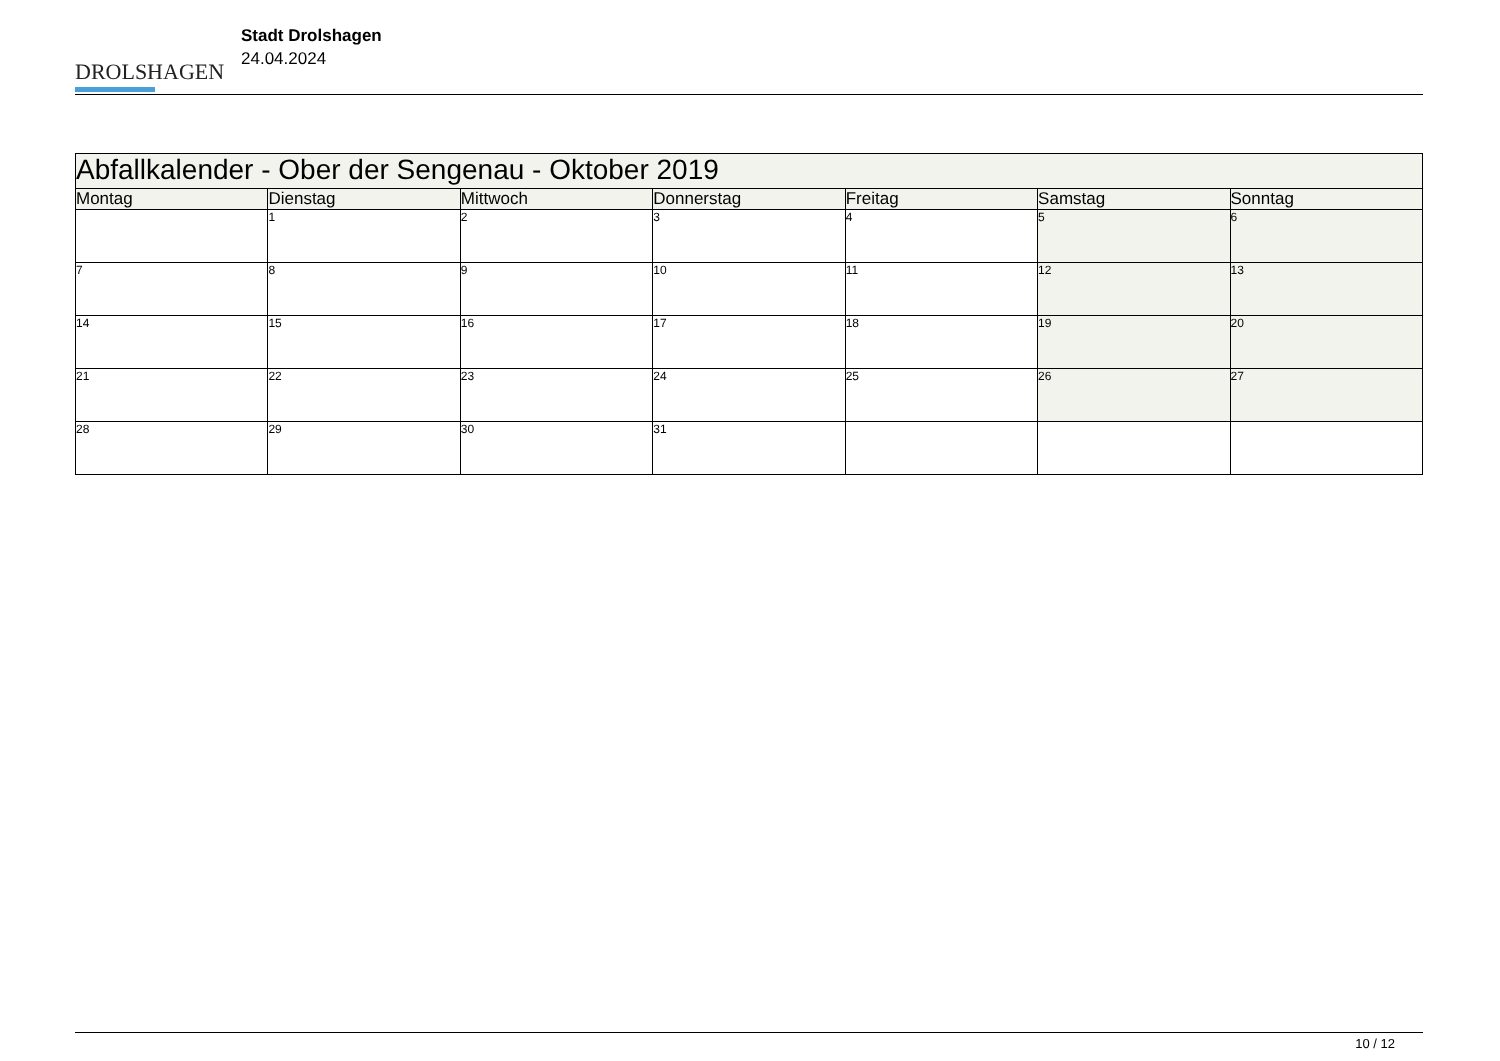DROLSHAGEN
Stadt Drolshagen
24.04.2024
| Abfallkalender - Ober der Sengenau - Oktober 2019 | | | | | | |
| --- | --- | --- | --- | --- | --- | --- |
| Montag | Dienstag | Mittwoch | Donnerstag | Freitag | Samstag | Sonntag |
| | 1 | 2 | 3 | 4 | 5 | 6 |
| 7 | 8 | 9 | 10 | 11 | 12 | 13 |
| 14 | 15 | 16 | 17 | 18 | 19 | 20 |
| 21 | 22 | 23 | 24 | 25 | 26 | 27 |
| 28 | 29 | 30 | 31 | | | |
10 / 12